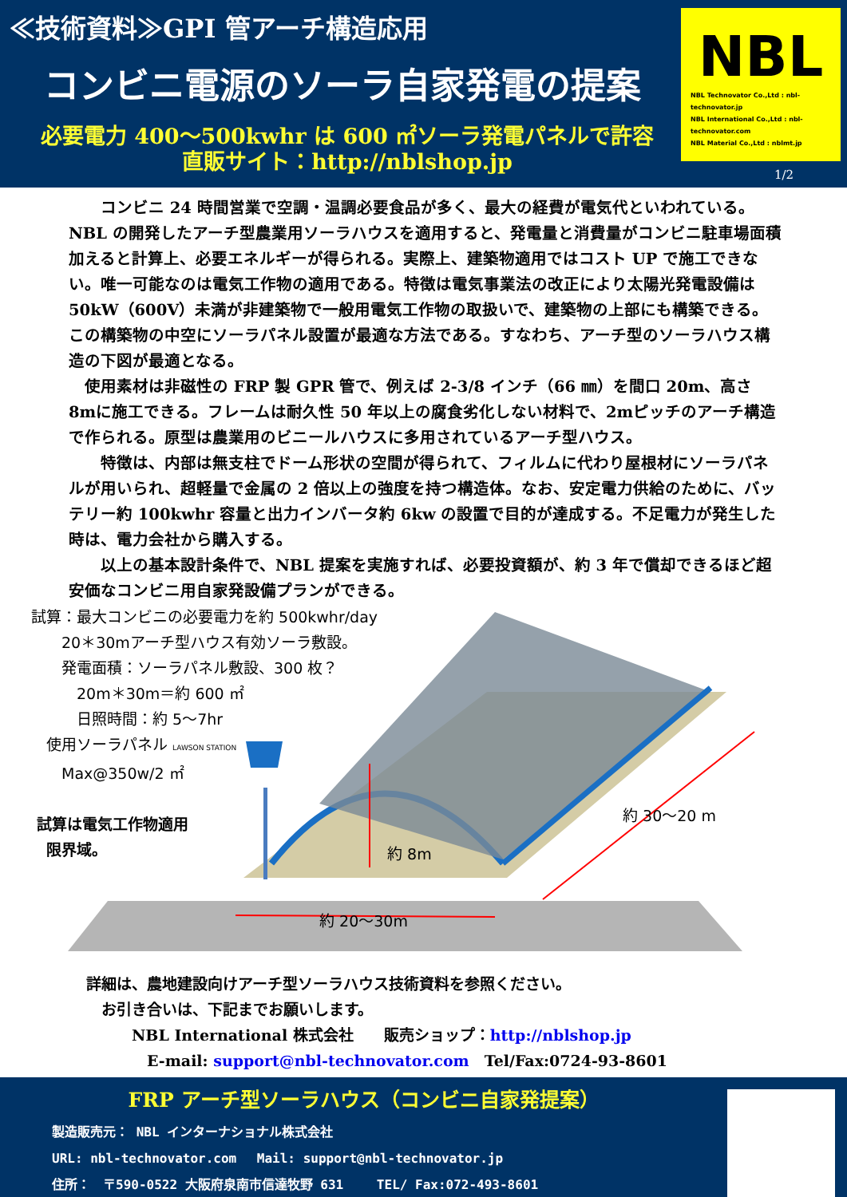≪技術資料≫GPI 管アーチ構造応用
コンビニ電源のソーラ自家発電の提案
必要電力 400～500kwhr は 600 ㎡ソーラ発電パネルで許容
直販サイト：http://nblshop.jp
NBL
NBL Technovator Co.,Ltd : nbl-technovator.jp
NBL International Co.,Ltd : nbl-technovator.com
NBL Material Co.,Ltd : nblmt.jp
1/2
　　コンビニ 24 時間営業で空調・温調必要食品が多く、最大の経費が電気代といわれている。NBL の開発したアーチ型農業用ソーラハウスを適用すると、発電量と消費量がコンビニ駐車場面積加えると計算上、必要エネルギーが得られる。実際上、建築物適用ではコスト UP で施工できない。唯一可能なのは電気工作物の適用である。特徴は電気事業法の改正により太陽光発電設備は 50kW（600V）未満が非建築物で一般用電気工作物の取扱いで、建築物の上部にも構築できる。この構築物の中空にソーラパネル設置が最適な方法である。すなわち、アーチ型のソーラハウス構造の下図が最適となる。
　使用素材は非磁性の FRP 製 GPR 管で、例えば 2-3/8 インチ（66 ㎜）を間口 20m、高さ 8mに施工できる。フレームは耐久性 50 年以上の腐食劣化しない材料で、2mピッチのアーチ構造で作られる。原型は農業用のビニールハウスに多用されているアーチ型ハウス。
　　特徴は、内部は無支柱でドーム形状の空間が得られて、フィルムに代わり屋根材にソーラパネルが用いられ、超軽量で金属の 2 倍以上の強度を持つ構造体。なお、安定電力供給のために、バッテリー約 100kwhr 容量と出力インバータ約 6kw の設置で目的が達成する。不足電力が発生した時は、電力会社から購入する。
　　以上の基本設計条件で、NBL 提案を実施すれば、必要投資額が、約 3 年で償却できるほど超安価なコンビニ用自家発設備プランができる。
　試算：最大コンビニの必要電力を約 500kwhr/day
　　　20＊30mアーチ型ハウス有効ソーラ敷設。
　　　発電面積：ソーラパネル敷設、300 枚？
　　　　20m＊30m＝約 600 ㎡
　　　　日照時間：約 5～7hr
　　使用ソーラパネル LAWSON STATION
　　　Max@350w/2 ㎡
　 試算は電気工作物適用
　　限界域。
約 8m
約 30～20 m
約 20～30m
詳細は、農地建設向けアーチ型ソーラハウス技術資料を参照ください。
　お引き合いは、下記までお願いします。
　　　NBL International 株式会社　　販売ショップ：http://nblshop.jp
　　　　E-mail: support@nbl-technovator.com　Tel/Fax:0724-93-8601
FRP アーチ型ソーラハウス（コンビニ自家発提案）
製造販売元： NBL インターナショナル株式会社
URL: nbl-technovator.com　 Mail: support@nbl-technovator.jp
住所：　〒590-0522 大阪府泉南市信達牧野 631　　 TEL/ Fax:072-493-8601